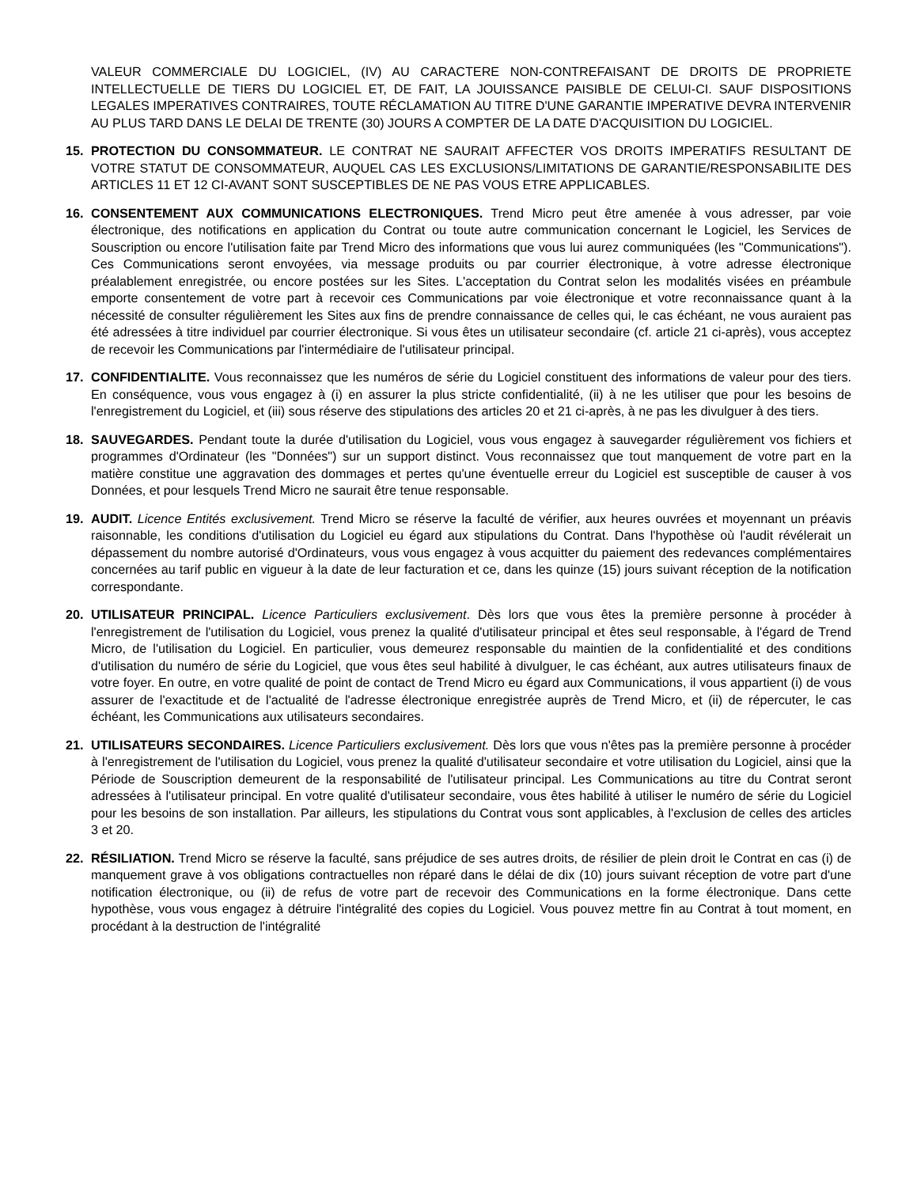VALEUR COMMERCIALE DU LOGICIEL, (IV) AU CARACTERE NON-CONTREFAISANT DE DROITS DE PROPRIETE INTELLECTUELLE DE TIERS DU LOGICIEL ET, DE FAIT, LA JOUISSANCE PAISIBLE DE CELUI-CI. SAUF DISPOSITIONS LEGALES IMPERATIVES CONTRAIRES, TOUTE RÉCLAMATION AU TITRE D'UNE GARANTIE IMPERATIVE DEVRA INTERVENIR AU PLUS TARD DANS LE DELAI DE TRENTE (30) JOURS A COMPTER DE LA DATE D'ACQUISITION DU LOGICIEL.
15. PROTECTION DU CONSOMMATEUR. LE CONTRAT NE SAURAIT AFFECTER VOS DROITS IMPERATIFS RESULTANT DE VOTRE STATUT DE CONSOMMATEUR, AUQUEL CAS LES EXCLUSIONS/LIMITATIONS DE GARANTIE/RESPONSABILITE DES ARTICLES 11 ET 12 CI-AVANT SONT SUSCEPTIBLES DE NE PAS VOUS ETRE APPLICABLES.
16. CONSENTEMENT AUX COMMUNICATIONS ELECTRONIQUES. Trend Micro peut être amenée à vous adresser, par voie électronique, des notifications en application du Contrat ou toute autre communication concernant le Logiciel, les Services de Souscription ou encore l'utilisation faite par Trend Micro des informations que vous lui aurez communiquées (les "Communications"). Ces Communications seront envoyées, via message produits ou par courrier électronique, à votre adresse électronique préalablement enregistrée, ou encore postées sur les Sites. L'acceptation du Contrat selon les modalités visées en préambule emporte consentement de votre part à recevoir ces Communications par voie électronique et votre reconnaissance quant à la nécessité de consulter régulièrement les Sites aux fins de prendre connaissance de celles qui, le cas échéant, ne vous auraient pas été adressées à titre individuel par courrier électronique. Si vous êtes un utilisateur secondaire (cf. article 21 ci-après), vous acceptez de recevoir les Communications par l'intermédiaire de l'utilisateur principal.
17. CONFIDENTIALITE. Vous reconnaissez que les numéros de série du Logiciel constituent des informations de valeur pour des tiers. En conséquence, vous vous engagez à (i) en assurer la plus stricte confidentialité, (ii) à ne les utiliser que pour les besoins de l'enregistrement du Logiciel, et (iii) sous réserve des stipulations des articles 20 et 21 ci-après, à ne pas les divulguer à des tiers.
18. SAUVEGARDES. Pendant toute la durée d'utilisation du Logiciel, vous vous engagez à sauvegarder régulièrement vos fichiers et programmes d'Ordinateur (les "Données") sur un support distinct. Vous reconnaissez que tout manquement de votre part en la matière constitue une aggravation des dommages et pertes qu'une éventuelle erreur du Logiciel est susceptible de causer à vos Données, et pour lesquels Trend Micro ne saurait être tenue responsable.
19. AUDIT. Licence Entités exclusivement. Trend Micro se réserve la faculté de vérifier, aux heures ouvrées et moyennant un préavis raisonnable, les conditions d'utilisation du Logiciel eu égard aux stipulations du Contrat. Dans l'hypothèse où l'audit révélerait un dépassement du nombre autorisé d'Ordinateurs, vous vous engagez à vous acquitter du paiement des redevances complémentaires concernées au tarif public en vigueur à la date de leur facturation et ce, dans les quinze (15) jours suivant réception de la notification correspondante.
20. UTILISATEUR PRINCIPAL. Licence Particuliers exclusivement. Dès lors que vous êtes la première personne à procéder à l'enregistrement de l'utilisation du Logiciel, vous prenez la qualité d'utilisateur principal et êtes seul responsable, à l'égard de Trend Micro, de l'utilisation du Logiciel. En particulier, vous demeurez responsable du maintien de la confidentialité et des conditions d'utilisation du numéro de série du Logiciel, que vous êtes seul habilité à divulguer, le cas échéant, aux autres utilisateurs finaux de votre foyer. En outre, en votre qualité de point de contact de Trend Micro eu égard aux Communications, il vous appartient (i) de vous assurer de l'exactitude et de l'actualité de l'adresse électronique enregistrée auprès de Trend Micro, et (ii) de répercuter, le cas échéant, les Communications aux utilisateurs secondaires.
21. UTILISATEURS SECONDAIRES. Licence Particuliers exclusivement. Dès lors que vous n'êtes pas la première personne à procéder à l'enregistrement de l'utilisation du Logiciel, vous prenez la qualité d'utilisateur secondaire et votre utilisation du Logiciel, ainsi que la Période de Souscription demeurent de la responsabilité de l'utilisateur principal. Les Communications au titre du Contrat seront adressées à l'utilisateur principal. En votre qualité d'utilisateur secondaire, vous êtes habilité à utiliser le numéro de série du Logiciel pour les besoins de son installation. Par ailleurs, les stipulations du Contrat vous sont applicables, à l'exclusion de celles des articles 3 et 20.
22. RÉSILIATION. Trend Micro se réserve la faculté, sans préjudice de ses autres droits, de résilier de plein droit le Contrat en cas (i) de manquement grave à vos obligations contractuelles non réparé dans le délai de dix (10) jours suivant réception de votre part d'une notification électronique, ou (ii) de refus de votre part de recevoir des Communications en la forme électronique. Dans cette hypothèse, vous vous engagez à détruire l'intégralité des copies du Logiciel. Vous pouvez mettre fin au Contrat à tout moment, en procédant à la destruction de l'intégralité